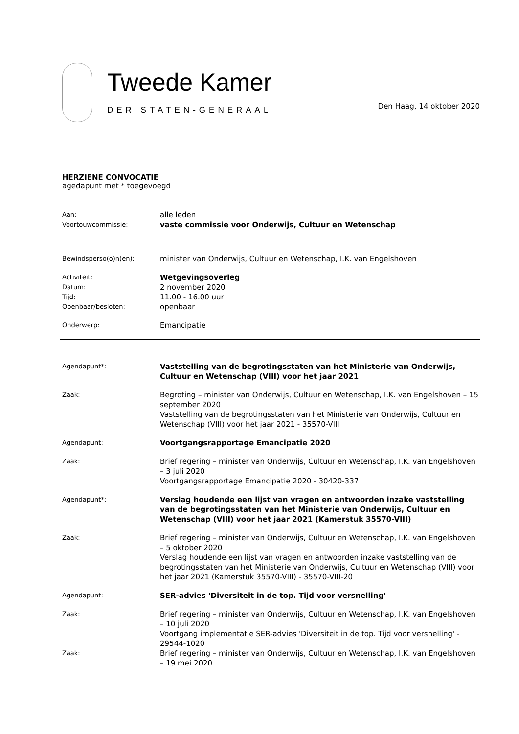Tweede Kamer
DER STATEN-GENERAAL
Den Haag, 14 oktober 2020
HERZIENE CONVOCATIE
agedapunt met * toegevoegd
| Aan: | alle leden |
| Voortouwcommissie: | vaste commissie voor Onderwijs, Cultuur en Wetenschap |
| Bewindsperso(o)n(en): | minister van Onderwijs, Cultuur en Wetenschap, I.K. van Engelshoven |
| Activiteit: | Wetgevingsoverleg |
| Datum: | 2 november 2020 |
| Tijd: | 11.00 - 16.00 uur |
| Openbaar/besloten: | openbaar |
| Onderwerp: | Emancipatie |
| Agendapunt*: | Vaststelling van de begrotingsstaten van het Ministerie van Onderwijs, Cultuur en Wetenschap (VIII) voor het jaar 2021 |
| Zaak: | Begroting – minister van Onderwijs, Cultuur en Wetenschap, I.K. van Engelshoven – 15 september 2020 Vaststelling van de begrotingsstaten van het Ministerie van Onderwijs, Cultuur en Wetenschap (VIII) voor het jaar 2021 - 35570-VIII |
| Agendapunt: | Voortgangsrapportage Emancipatie 2020 |
| Zaak: | Brief regering – minister van Onderwijs, Cultuur en Wetenschap, I.K. van Engelshoven – 3 juli 2020 Voortgangsrapportage Emancipatie 2020 - 30420-337 |
| Agendapunt*: | Verslag houdende een lijst van vragen en antwoorden inzake vaststelling van de begrotingsstaten van het Ministerie van Onderwijs, Cultuur en Wetenschap (VIII) voor het jaar 2021 (Kamerstuk 35570-VIII) |
| Zaak: | Brief regering – minister van Onderwijs, Cultuur en Wetenschap, I.K. van Engelshoven – 5 oktober 2020 Verslag houdende een lijst van vragen en antwoorden inzake vaststelling van de begrotingsstaten van het Ministerie van Onderwijs, Cultuur en Wetenschap (VIII) voor het jaar 2021 (Kamerstuk 35570-VIII) - 35570-VIII-20 |
| Agendapunt: | SER-advies 'Diversiteit in de top. Tijd voor versnelling' |
| Zaak: | Brief regering – minister van Onderwijs, Cultuur en Wetenschap, I.K. van Engelshoven – 10 juli 2020 Voortgang implementatie SER-advies 'Diversiteit in de top. Tijd voor versnelling' - 29544-1020 |
| Zaak: | Brief regering – minister van Onderwijs, Cultuur en Wetenschap, I.K. van Engelshoven – 19 mei 2020 |